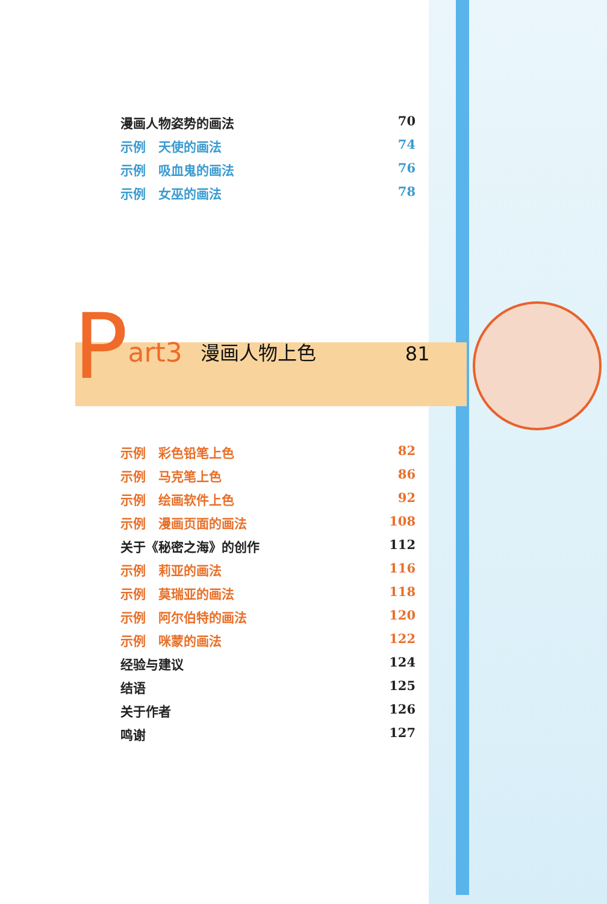漫画人物姿势的画法 70
示例　天使的画法 74
示例　吸血鬼的画法 76
示例　女巫的画法 78
Part3 漫画人物上色 81
示例　彩色铅笔上色 82
示例　马克笔上色 86
示例　绘画软件上色 92
示例　漫画页面的画法 108
关于《秘密之海》的创作 112
示例　莉亚的画法 116
示例　莫瑞亚的画法 118
示例　阿尔伯特的画法 120
示例　咪蒙的画法 122
经验与建议 124
结语 125
关于作者 126
鸣谢 127